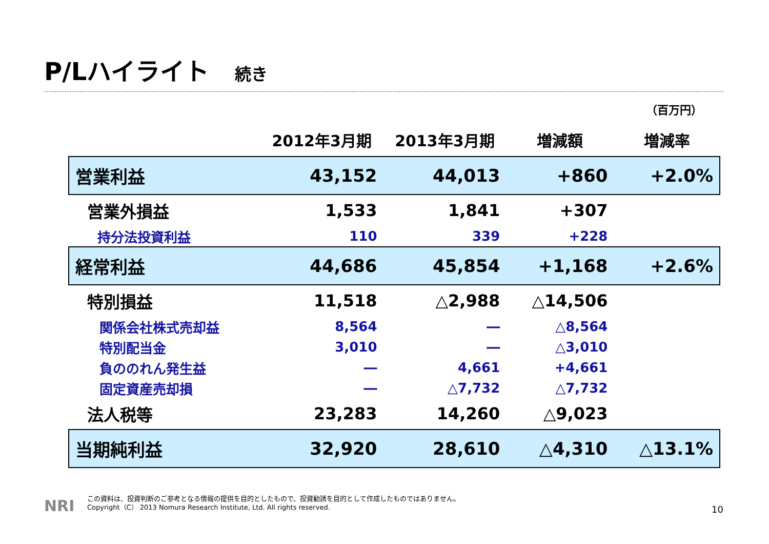P/Lハイライト 続き
（百万円）
| | 2012年3月期 | 2013年3月期 | 増減額 | 増減率 |
| --- | --- | --- | --- | --- |
| 営業利益 | 43,152 | 44,013 | +860 | +2.0% |
| 営業外損益 | 1,533 | 1,841 | +307 | |
| 持分法投資利益 | 110 | 339 | +228 | |
| 経常利益 | 44,686 | 45,854 | +1,168 | +2.6% |
| 特別損益 | 11,518 | △2,988 | △14,506 | |
| 関係会社株式売却益 | 8,564 | ― | △8,564 | |
| 特別配当金 | 3,010 | ― | △3,010 | |
| 負ののれん発生益 | ― | 4,661 | +4,661 | |
| 固定資産売却損 | ― | △7,732 | △7,732 | |
| 法人税等 | 23,283 | 14,260 | △9,023 | |
| 当期純利益 | 32,920 | 28,610 | △4,310 | △13.1% |
NRI
この資料は、投資判断のご参考となる情報の提供を目的としたもので、投資勧誘を目的として作成したものではありません。
Copyright（C） 2013 Nomura Research Institute, Ltd. All rights reserved.
10